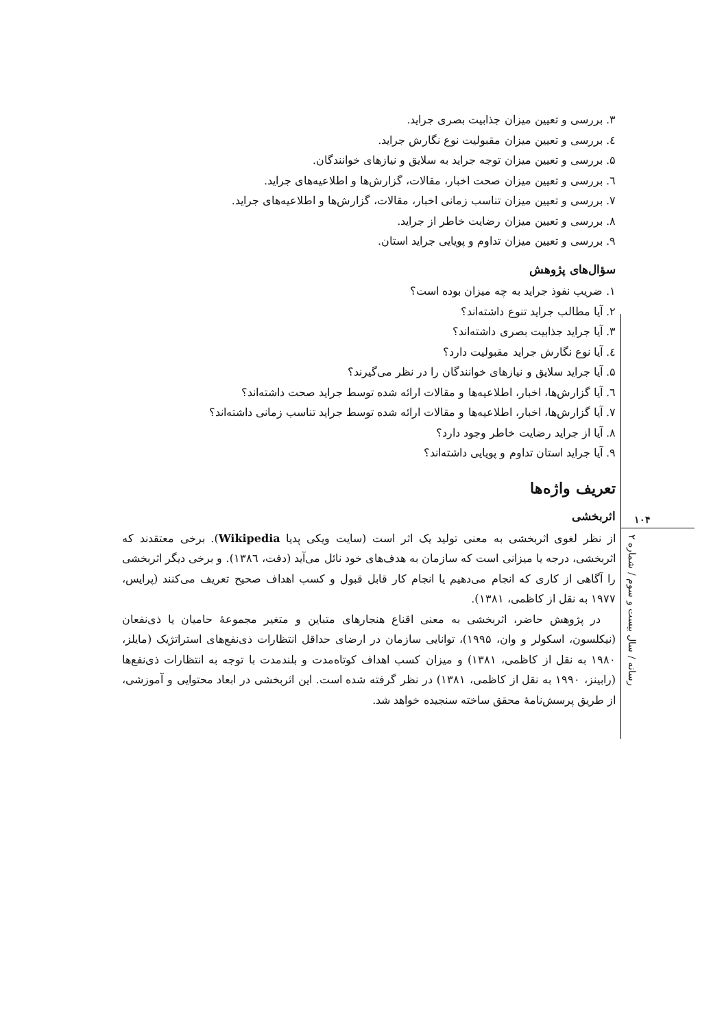۳. بررسی و تعیین میزان جذابیت بصری جراید.
٤. بررسی و تعیین میزان مقبولیت نوع نگارش جراید.
۵. بررسی و تعیین میزان توجه جراید به سلایق و نیازهای خوانندگان.
٦. بررسی و تعیین میزان صحت اخبار، مقالات، گزارش‌ها و اطلاعیه‌های جراید.
۷. بررسی و تعیین میزان تناسب زمانی اخبار، مقالات، گزارش‌ها و اطلاعیه‌های جراید.
۸. بررسی و تعیین میزان رضایت خاطر از جراید.
۹. بررسی و تعیین میزان تداوم و پویایی جراید استان.
سؤال‌های پژوهش
۱. ضریب نفوذ جراید به چه میزان بوده است؟
۲. آیا مطالب جراید تنوع داشته‌اند؟
۳. آیا جراید جذابیت بصری داشته‌اند؟
٤. آیا نوع نگارش جراید مقبولیت دارد؟
۵. آیا جراید سلایق و نیازهای خوانندگان را در نظر می‌گیرند؟
٦. آیا گزارش‌ها، اخبار، اطلاعیه‌ها و مقالات ارائه شده توسط جراید صحت داشته‌اند؟
۷. آیا گزارش‌ها، اخبار، اطلاعیه‌ها و مقالات ارائه شده توسط جراید تناسب زمانی داشته‌اند؟
۸. آیا از جراید رضایت خاطر وجود دارد؟
۹. آیا جراید استان تداوم و پویایی داشته‌اند؟
تعریف واژه‌ها
اثربخشی
از نظر لغوی اثربخشی به معنی تولید یک اثر است (سایت ویکی پدیا Wikipedia). برخی معتقدند که اثربخشی، درجه یا میزانی است که سازمان به هدف‌های خود نائل می‌آید (دفت، ۱۳۸٦). و برخی دیگر اثربخشی را آگاهی از کاری که انجام می‌دهیم یا انجام کار قابل قبول و کسب اهداف صحیح تعریف می‌کنند (پرایس، ۱۹۷۷ به نقل از کاظمی، ۱۳۸۱).
در پژوهش حاضر، اثربخشی به معنی اقناع هنجارهای متباین و متغیر مجموعهٔ حامیان یا ذی‌نفعان (نیکلسون، اسکولر و وان، ۱۹۹۵)، توانایی سازمان در ارضای حداقل انتظارات ذی‌نفع‌های استراتژیک (مایلز، ۱۹۸۰ به نقل از کاظمی، ۱۳۸۱) و میزان کسب اهداف کوتاه‌مدت و بلندمدت با توجه به انتظارات ذی‌نفع‌ها (رابینز، ۱۹۹۰ به نقل از کاظمی، ۱۳۸۱) در نظر گرفته شده است. این اثربخشی در ابعاد محتوایی و آموزشی، از طریق پرسش‌نامهٔ محقق ساخته سنجیده خواهد شد.
۱۰۴
رسانه / سال بیست و سوم / شماره ۲